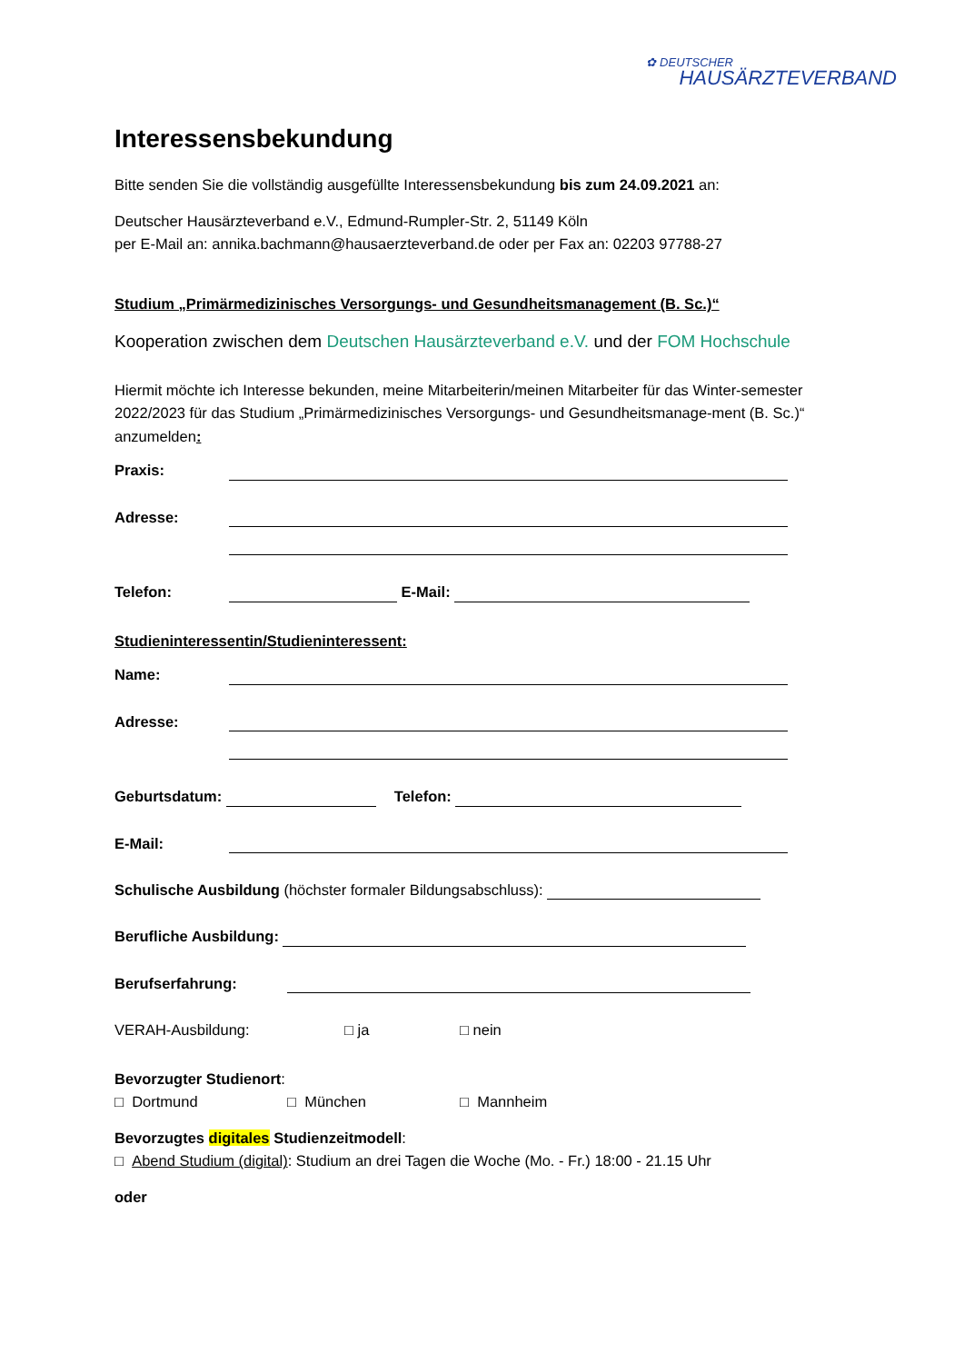✿ DEUTSCHER
HAUSÄRZTEVERBAND
Interessensbekundung
Bitte senden Sie die vollständig ausgefüllte Interessensbekundung bis zum 24.09.2021 an:
Deutscher Hausärzteverband e.V., Edmund-Rumpler-Str. 2, 51149 Köln
per E-Mail an: annika.bachmann@hausaerzteverband.de oder per Fax an: 02203 97788-27
Studium „Primärmedizinisches Versorgungs- und Gesundheitsmanagement (B. Sc.)“
Kooperation zwischen dem Deutschen Hausärzteverband e.V. und der FOM Hochschule
Hiermit möchte ich Interesse bekunden, meine Mitarbeiterin/meinen Mitarbeiter für das Winter-semester 2022/2023 für das Studium „Primärmedizinisches Versorgungs- und Gesundheitsmanage-ment (B. Sc.)“ anzumelden:
Praxis:
Adresse:
Telefon: E-Mail:
Studieninteressentin/Studieninteressent:
Name:
Adresse:
Geburtsdatum: Telefon:
E-Mail:
Schulische Ausbildung (höchster formaler Bildungsabschluss):
Berufliche Ausbildung:
Berufserfahrung:
VERAH-Ausbildung: □ ja □ nein
Bevorzugter Studienort:
□ Dortmund □ München □ Mannheim
Bevorzugtes digitales Studienzeitmodell:
□ Abend Studium (digital): Studium an drei Tagen die Woche (Mo. - Fr.) 18:00 - 21.15 Uhr
oder